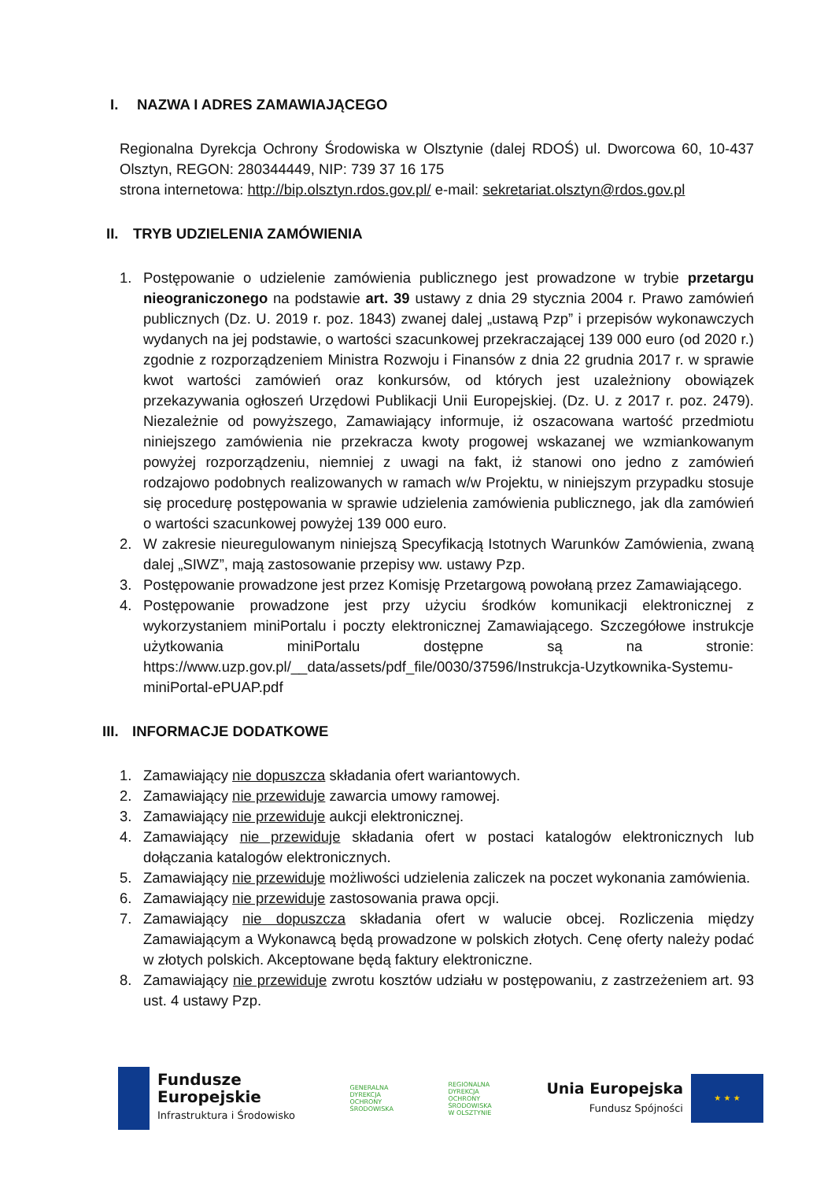I. NAZWA I ADRES ZAMAWIAJĄCEGO
Regionalna Dyrekcja Ochrony Środowiska w Olsztynie (dalej RDOŚ) ul. Dworcowa 60, 10-437 Olsztyn, REGON: 280344449, NIP: 739 37 16 175
strona internetowa: http://bip.olsztyn.rdos.gov.pl/ e-mail: sekretariat.olsztyn@rdos.gov.pl
II. TRYB UDZIELENIA ZAMÓWIENIA
1. Postępowanie o udzielenie zamówienia publicznego jest prowadzone w trybie przetargu nieograniczonego na podstawie art. 39 ustawy z dnia 29 stycznia 2004 r. Prawo zamówień publicznych (Dz. U. 2019 r. poz. 1843) zwanej dalej „ustawą Pzp” i przepisów wykonawczych wydanych na jej podstawie, o wartości szacunkowej przekraczającej 139 000 euro (od 2020 r.) zgodnie z rozporządzeniem Ministra Rozwoju i Finansów z dnia 22 grudnia 2017 r. w sprawie kwot wartości zamówień oraz konkursów, od których jest uzależniony obowiązek przekazywania ogłoszeń Urzędowi Publikacji Unii Europejskiej. (Dz. U. z 2017 r. poz. 2479). Niezależnie od powyższego, Zamawiający informuje, iż oszacowana wartość przedmiotu niniejszego zamówienia nie przekracza kwoty progowej wskazanej we wzmiankowanym powyżej rozporządzeniu, niemniej z uwagi na fakt, iż stanowi ono jedno z zamówień rodzajowo podobnych realizowanych w ramach w/w Projektu, w niniejszym przypadku stosuje się procedurę postępowania w sprawie udzielenia zamówienia publicznego, jak dla zamówień o wartości szacunkowej powyżej 139 000 euro.
2. W zakresie nieuregulowanym niniejszą Specyfikacją Istotnych Warunków Zamówienia, zwaną dalej „SIWZ”, mają zastosowanie przepisy ww. ustawy Pzp.
3. Postępowanie prowadzone jest przez Komisję Przetargową powołaną przez Zamawiającego.
4. Postępowanie prowadzone jest przy użyciu środków komunikacji elektronicznej z wykorzystaniem miniPortalu i poczty elektronicznej Zamawiającego. Szczegółowe instrukcje użytkowania miniPortalu dostępne są na stronie: https://www.uzp.gov.pl/__data/assets/pdf_file/0030/37596/Instrukcja-Uzytkownika-Systemu-miniPortal-ePUAP.pdf
III. INFORMACJE DODATKOWE
1. Zamawiający nie dopuszcza składania ofert wariantowych.
2. Zamawiający nie przewiduje zawarcia umowy ramowej.
3. Zamawiający nie przewiduje aukcji elektronicznej.
4. Zamawiający nie przewiduje składania ofert w postaci katalogów elektronicznych lub dołączania katalogów elektronicznych.
5. Zamawiający nie przewiduje możliwości udzielenia zaliczek na poczet wykonania zamówienia.
6. Zamawiający nie przewiduje zastosowania prawa opcji.
7. Zamawiający nie dopuszcza składania ofert w walucie obcej. Rozliczenia między Zamawiającym a Wykonawcą będą prowadzone w polskich złotych. Cenę oferty należy podać w złotych polskich. Akceptowane będą faktury elektroniczne.
8. Zamawiający nie przewiduje zwrotu kosztów udziału w postępowaniu, z zastrzeżeniem art. 93 ust. 4 ustawy Pzp.
Fundusze
Europejskie
Infrastruktura i Środowisko
GENERALNA
DYREKCJA
OCHRONY
ŚRODOWISKA
REGIONALNA
DYREKCJA
OCHRONY
ŚRODOWISKA
W OLSZTYNIE
Unia Europejska
Fundusz Spójności
★ ★ ★